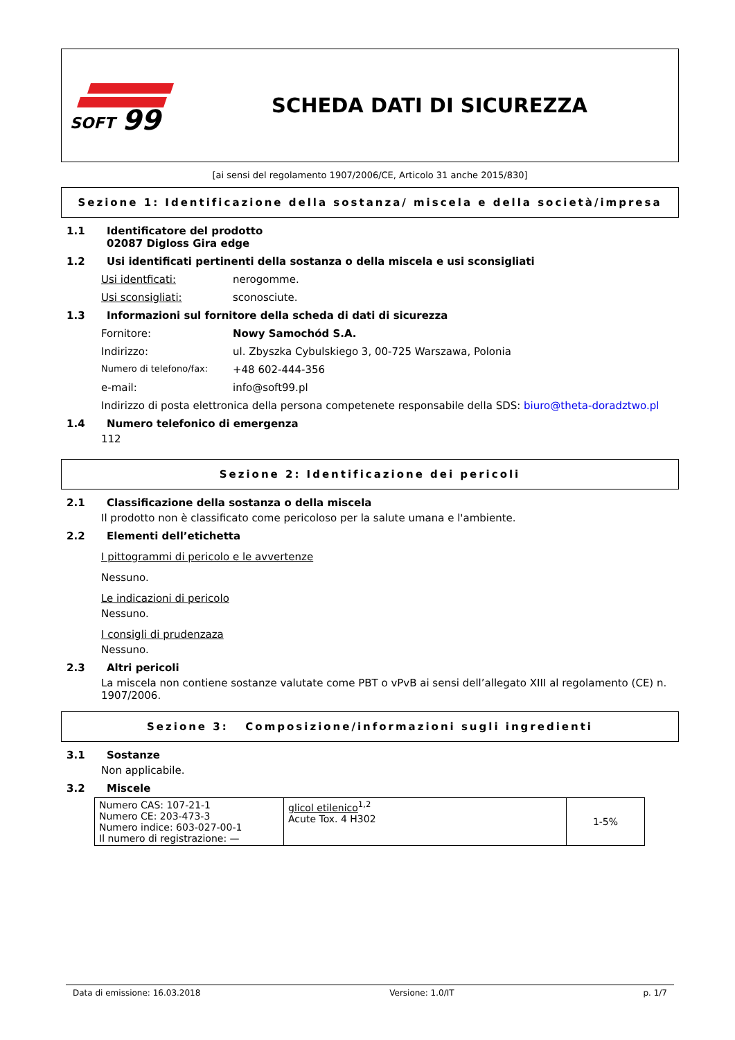SOFT
99
SCHEDA DATI DI SICUREZZA
[ai sensi del regolamento 1907/2006/CE, Articolo 31 anche 2015/830]
Sezione 1: Identificazione della sostanza/ miscela e della società/impresa
1.1 Identificatore del prodotto
02087 Digloss Gira edge
1.2 Usi identificati pertinenti della sostanza o della miscela e usi sconsigliati
Usi identficati: nerogomme.
Usi sconsigliati: sconosciute.
1.3 Informazioni sul fornitore della scheda di dati di sicurezza
Fornitore: Nowy Samochód S.A.
Indirizzo: ul. Zbyszka Cybulskiego 3, 00-725 Warszawa, Polonia
Numero di telefono/fax: +48 602-444-356
e-mail: info@soft99.pl
Indirizzo di posta elettronica della persona competenete responsabile della SDS: biuro@theta-doradztwo.pl
1.4 Numero telefonico di emergenza
112
Sezione 2: Identificazione dei pericoli
2.1 Classificazione della sostanza o della miscela
Il prodotto non è classificato come pericoloso per la salute umana e l'ambiente.
2.2 Elementi dell’etichetta
I pittogrammi di pericolo e le avvertenze
Nessuno.
Le indicazioni di pericolo
Nessuno.
I consigli di prudenzaza
Nessuno.
2.3 Altri pericoli
La miscela non contiene sostanze valutate come PBT o vPvB ai sensi dell’allegato XIII al regolamento (CE) n. 1907/2006.
Sezione 3: Composizione/informazioni sugli ingredienti
3.1 Sostanze
Non applicabile.
3.2 Miscele
| Numero CAS: 107-21-1 Numero CE: 203-473-3 Numero indice: 603-027-00-1 Il numero di registrazione: — | glicol etilenico<sup>1,2</sup> Acute Tox. 4 H302 | 1-5% |
Data di emissione: 16.03.2018 Versione: 1.0/IT p. 1/7